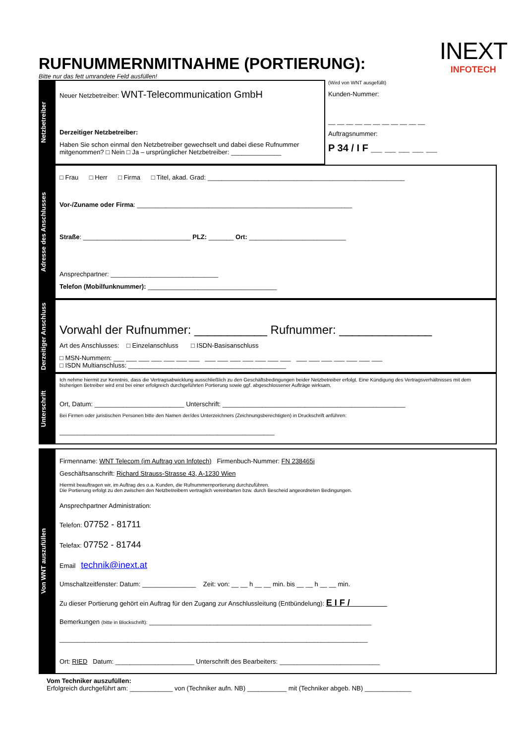INEXT
INFOTECH
RUFNUMMERNMITNAHME (PORTIERUNG):
Bitte nur das fett umrandete Feld ausfüllen!
Netzbetreiber
Neuer Netzbetreiber: WNT-Telecommunication GmbH
Derzeitiger Netzbetreiber:
Haben Sie schon einmal den Netzbetreiber gewechselt und dabei diese Rufnummer mitgenommen? □ Nein □ Ja – ursprünglicher Netzbetreiber: ______________
(Wird von WNT ausgefüllt)
Kunden-Nummer:
__ __ __ __ __ __ __ __ __ __ __
Auftragsnummer:
P 34 / I F __ __ __ __ __
Adresse des Anschlusses
□ Frau □ Herr □ Firma □ Titel, akad. Grad: _______________________________________________________
Vor-/Zuname oder Firma: ____________________________________________________________
Straße: ______________________________ PLZ: _______ Ort: ___________________________
Ansprechpartner: ______________________________
Telefon (Mobilfunknummer): ____________________________________
Derzeitiger Anschluss
Vorwahl der Rufnummer: ___________ Rufnummer: ______________
Art des Anschlusses: □ Einzelanschluss □ ISDN-Basisanschluss
□ MSN-Nummern: ___ ___ ___ ___ ___ ___ ___ ___ ___ ___ ___ ___ ___ ___ ___ ___ ___ ___ ___ ___ ___
□ ISDN Multianschluss: ____________________________________________
Unterschrift
Ich nehme hiermit zur Kenntnis, dass die Vertragsabwicklung ausschließlich zu den Geschäftsbedingungen beider Netzbetreiber erfolgt. Eine Kündigung des Vertragsverhältnisses mit dem bisherigen Betreiber wird erst bei einer erfolgreich durchgeführten Portierung sowie ggf. abgeschlossener Aufträge wirksam.
Ort, Datum: _________________________ Unterschrift: ___________________________________________________
Bei Firmen oder juristischen Personen bitte den Namen der/des Unterzeichners (Zeichnungsberechtigten) in Druckschrift anführen:
____________________________________________________________
Von WNT auszufüllen
Firmenname: WNT Telecom (im Auftrag von Infotech) Firmenbuch-Nummer: FN 238465i
Geschäftsanschrift: Richard Strauss-Strasse 43, A-1230 Wien
Hiermit beauftragen wir, im Auftrag des o.a. Kunden, die Rufnummernportierung durchzuführen.
Die Portierung erfolgt zu den zwischen den Netzbetreibern vertraglich vereinbarten bzw. durch Bescheid angeordneten Bedingungen.
Ansprechpartner Administration:
Telefon: 07752 - 81711
Telefax: 07752 - 81744
Email technik@inext.at
Umschaltzeitfenster: Datum: _______________ Zeit: von: __ __ h __ __ min. bis __ __ h __ __ min.
Zu dieser Portierung gehört ein Auftrag für den Zugang zur Anschlussleitung (Entbündelung): E I F /
Bemerkungen (bitte in Blockschrift): ______________________________________________________________
______________________________________________________________________________________
Ort: RIED Datum: ______________________ Unterschrift des Bearbeiters: ____________________________
Vom Techniker auszufüllen:
Erfolgreich durchgeführt am: ____________ von (Techniker aufn. NB) ___________ mit (Techniker abgeb. NB) _____________